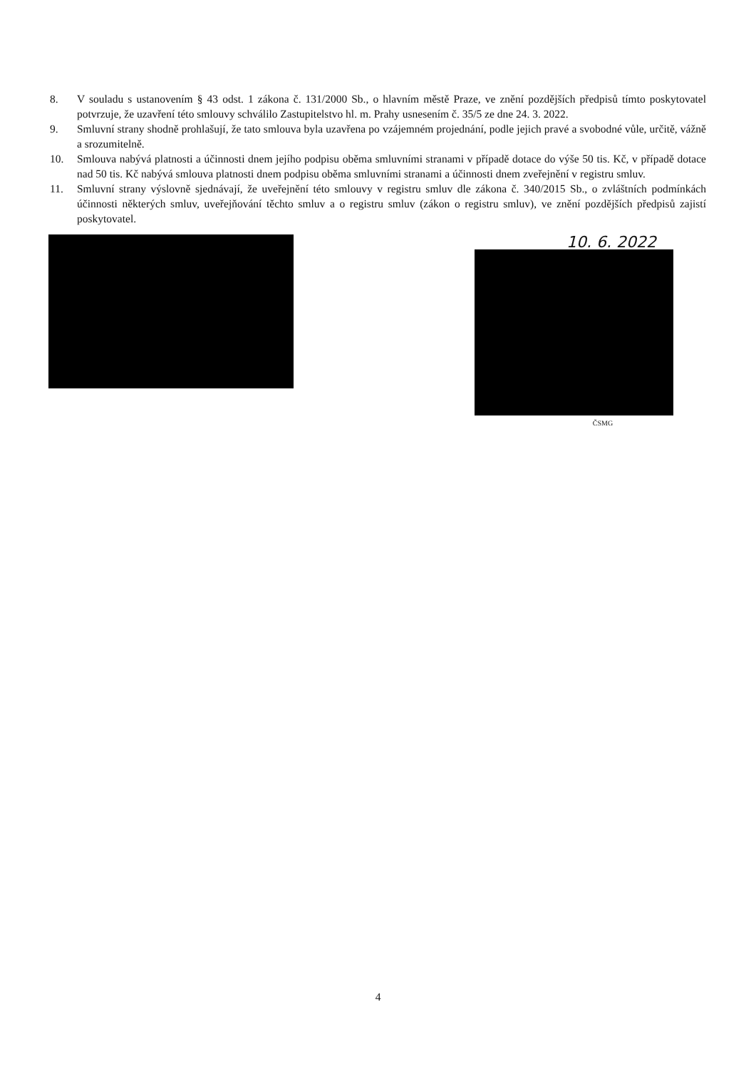8. V souladu s ustanovením § 43 odst. 1 zákona č. 131/2000 Sb., o hlavním městě Praze, ve znění pozdějších předpisů tímto poskytovatel potvrzuje, že uzavření této smlouvy schválilo Zastupitelstvo hl. m. Prahy usnesením č. 35/5 ze dne 24. 3. 2022.
9. Smluvní strany shodně prohlašují, že tato smlouva byla uzavřena po vzájemném projednání, podle jejich pravé a svobodné vůle, určitě, vážně a srozumitelně.
10. Smlouva nabývá platnosti a účinnosti dnem jejího podpisu oběma smluvními stranami v případě dotace do výše 50 tis. Kč, v případě dotace nad 50 tis. Kč nabývá smlouva platnosti dnem podpisu oběma smluvními stranami a účinnosti dnem zveřejnění v registru smluv.
11. Smluvní strany výslovně sjednávají, že uveřejnění této smlouvy v registru smluv dle zákona č. 340/2015 Sb., o zvláštních podmínkách účinnosti některých smluv, uveřejňování těchto smluv a o registru smluv (zákon o registru smluv), ve znění pozdějších předpisů zajistí poskytovatel.
10. 6. 2022
ČSMG
4